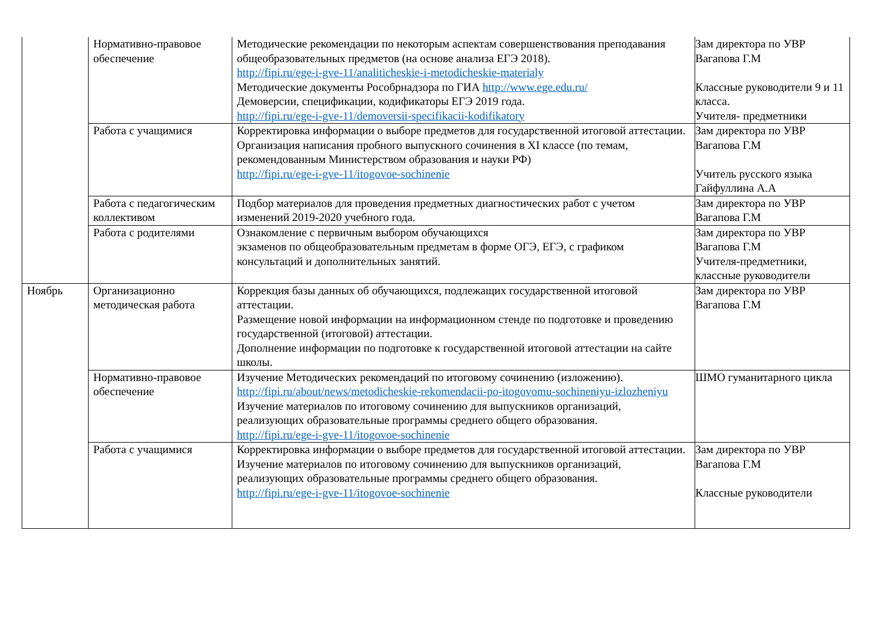| | Нормативно-правовое обеспечение | Методические рекомендации по некоторым аспектам совершенствования преподавания общеобразовательных предметов (на основе анализа ЕГЭ 2018). http://fipi.ru/ege-i-gve-11/analiticheskie-i-metodicheskie-materialy Методические документы Рособрнадзора по ГИА http://www.ege.edu.ru/ Демоверсии, спецификации, кодификаторы ЕГЭ 2019 года. http://fipi.ru/ege-i-gve-11/demoversii-specifikacii-kodifikatory | Зам директора по УВР Вагапова Г.М Классные руководители 9 и 11 класса. Учителя- предметники |
| | Работа с учащимися | Корректировка информации о выборе предметов для государственной итоговой аттестации. Организация написания пробного выпускного сочинения в XI классе (по темам, рекомендованным Министерством образования и науки РФ) http://fipi.ru/ege-i-gve-11/itogovoe-sochinenie | Зам директора по УВР Вагапова Г.М Учитель русского языка Гайфуллина А.А |
| | Работа с педагогическим коллективом | Подбор материалов для проведения предметных диагностических работ с учетом изменений 2019-2020 учебного года. | Зам директора по УВР Вагапова Г.М |
| | Работа с родителями | Ознакомление с первичным выбором обучающихся экзаменов по общеобразовательным предметам в форме ОГЭ, ЕГЭ, с графиком консультаций и дополнительных занятий. | Зам директора по УВР Вагапова Г.М Учителя-предметники, классные руководители |
| Ноябрь | Организационно методическая работа | Коррекция базы данных об обучающихся, подлежащих государственной итоговой аттестации. Размещение новой информации на информационном стенде по подготовке и проведению государственной (итоговой) аттестации. Дополнение информации по подготовке к государственной итоговой аттестации на сайте школы. | Зам директора по УВР Вагапова Г.М |
| | Нормативно-правовое обеспечение | Изучение Методических рекомендаций по итоговому сочинению (изложению). http://fipi.ru/about/news/metodicheskie-rekomendacii-po-itogovomu-sochineniyu-izlozheniyu Изучение материалов по итоговому сочинению для выпускников организаций, реализующих образовательные программы среднего общего образования. http://fipi.ru/ege-i-gve-11/itogovoe-sochinenie | ШМО гуманитарного цикла |
| | Работа с учащимися | Корректировка информации о выборе предметов для государственной итоговой аттестации. Изучение материалов по итоговому сочинению для выпускников организаций, реализующих образовательные программы среднего общего образования. http://fipi.ru/ege-i-gve-11/itogovoe-sochinenie | Зам директора по УВР Вагапова Г.М Классные руководители |